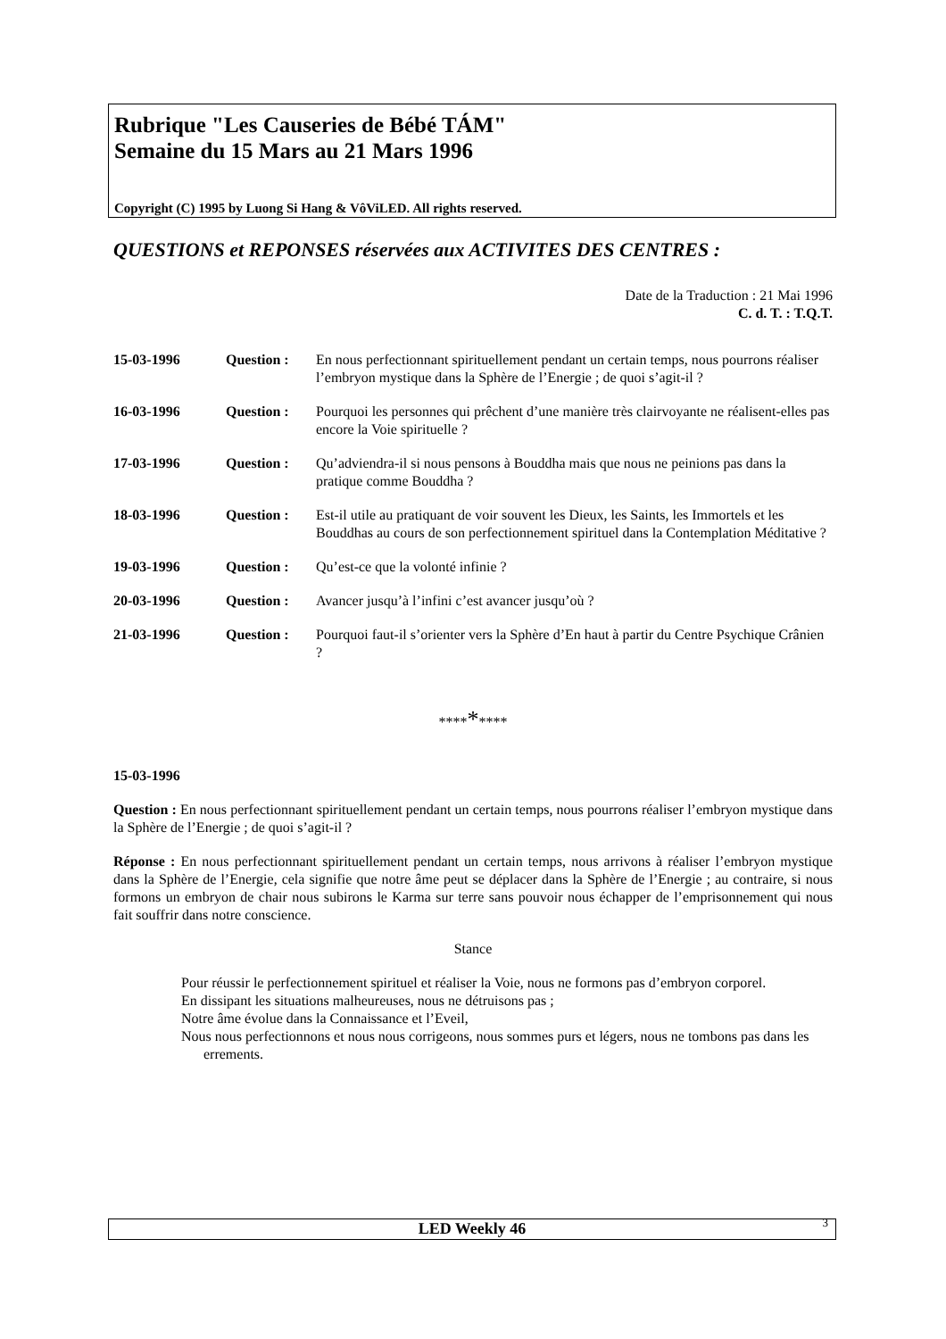Rubrique "Les Causeries de Bébé TÁM"
Semaine du 15 Mars au 21 Mars 1996
Copyright (C) 1995 by Luong Si Hang & VôViLED. All rights reserved.
QUESTIONS et REPONSES réservées aux ACTIVITES DES CENTRES :
Date de la Traduction : 21 Mai 1996
C. d. T. : T.Q.T.
15-03-1996 Question : En nous perfectionnant spirituellement pendant un certain temps, nous pourrons réaliser l’embryon mystique dans la Sphère de l’Energie ; de quoi s’agit-il ?
16-03-1996 Question : Pourquoi les personnes qui prêchent d’une manière très clairvoyante ne réalisent-elles pas encore la Voie spirituelle ?
17-03-1996 Question : Qu’adviendra-il si nous pensons à Bouddha mais que nous ne peinions pas dans la pratique comme Bouddha ?
18-03-1996 Question : Est-il utile au pratiquant de voir souvent les Dieux, les Saints, les Immortels et les Bouddhas au cours de son perfectionnement spirituel dans la Contemplation Méditative ?
19-03-1996 Question : Qu’est-ce que la volonté infinie ?
20-03-1996 Question : Avancer jusqu’à l’infini c’est avancer jusqu’où ?
21-03-1996 Question : Pourquoi faut-il s’orienter vers la Sphère d’En haut à partir du Centre Psychique Crânien ?
*********
15-03-1996
Question : En nous perfectionnant spirituellement pendant un certain temps, nous pourrons réaliser l’embryon mystique dans la Sphère de l’Energie ; de quoi s’agit-il ?
Réponse : En nous perfectionnant spirituellement pendant un certain temps, nous arrivons à réaliser l’embryon mystique dans la Sphère de l’Energie, cela signifie que notre âme peut se déplacer dans la Sphère de l’Energie ; au contraire, si nous formons un embryon de chair nous subirons le Karma sur terre sans pouvoir nous échapper de l’emprisonnement qui nous fait souffrir dans notre conscience.
Stance
Pour réussir le perfectionnement spirituel et réaliser la Voie, nous ne formons pas d’embryon corporel.
En dissipant les situations malheureuses, nous ne détruisons pas ;
Notre âme évolue dans la Connaissance et l’Eveil,
Nous nous perfectionnons et nous nous corrigeons, nous sommes purs et légers, nous ne tombons pas dans les errements.
LED Weekly 46 3